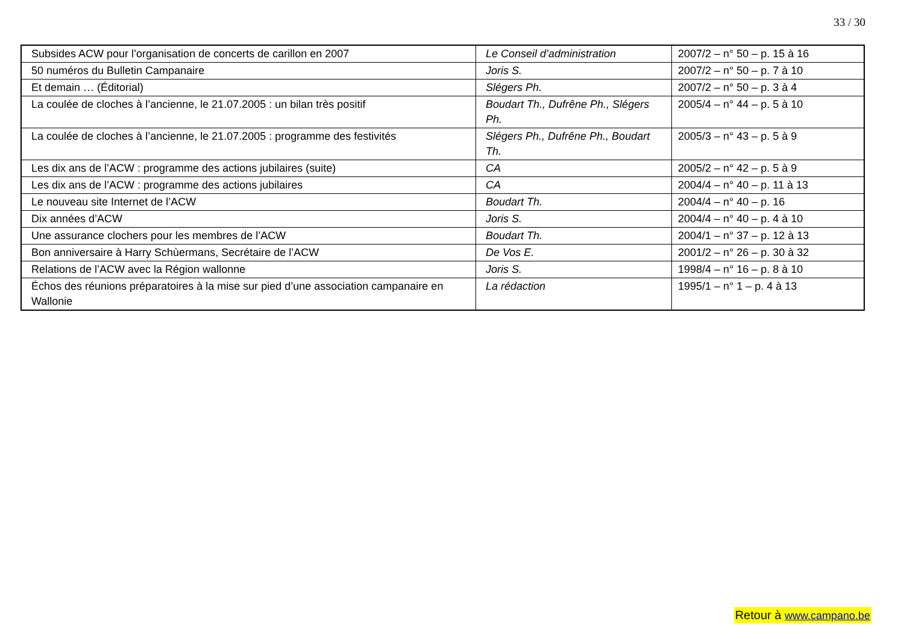33 / 30
| Subsides ACW pour l’organisation de concerts de carillon en 2007 | Le Conseil d’administration | 2007/2 – n° 50 – p. 15 à 16 |
| 50 numéros du Bulletin Campanaire | Joris S. | 2007/2 – n° 50 – p. 7 à 10 |
| Et demain … (Éditorial) | Slégers Ph. | 2007/2 – n° 50 – p. 3 à 4 |
| La coulée de cloches à l’ancienne, le 21.07.2005 : un bilan très positif | Boudart Th., Dufrêne Ph., Slégers Ph. | 2005/4 – n° 44 – p. 5 à 10 |
| La coulée de cloches à l’ancienne, le 21.07.2005 : programme des festivités | Slégers Ph., Dufrêne Ph., Boudart Th. | 2005/3 – n° 43 – p. 5 à 9 |
| Les dix ans de l’ACW : programme des actions jubilaires (suite) | CA | 2005/2 – n° 42 – p. 5 à 9 |
| Les dix ans de l’ACW : programme des actions jubilaires | CA | 2004/4 – n° 40 – p. 11 à 13 |
| Le nouveau site Internet de l’ACW | Boudart Th. | 2004/4 – n° 40 – p. 16 |
| Dix années d’ACW | Joris S. | 2004/4 – n° 40 – p. 4 à 10 |
| Une assurance clochers pour les membres de l’ACW | Boudart Th. | 2004/1 – n° 37 – p. 12 à 13 |
| Bon anniversaire à Harry Schùermans, Secrétaire de l’ACW | De Vos E. | 2001/2 – n° 26 – p. 30 à 32 |
| Relations de l’ACW avec la Région wallonne | Joris S. | 1998/4 – n° 16 – p. 8 à 10 |
| Échos des réunions préparatoires à la mise sur pied d’une association campanaire en Wallonie | La rédaction | 1995/1 – n° 1 – p. 4 à 13 |
Retour à www.campano.be